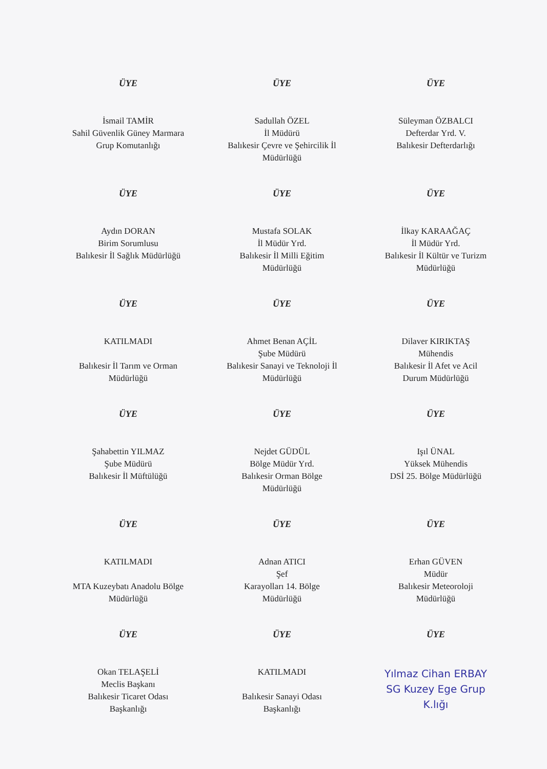ÜYE
İsmail TAMİR
Sahil Güvenlik Güney Marmara
Grup Komutanlığı
ÜYE
Sadullah ÖZEL
İl Müdürü
Balıkesir Çevre ve Şehircilik İl
Müdürlüğü
ÜYE
Süleyman ÖZBALCI
Defterdar Yrd. V.
Balıkesir Defterdarlığı
ÜYE
Aydın DORAN
Birim Sorumlusu
Balıkesir İl Sağlık Müdürlüğü
ÜYE
Mustafa SOLAK
İl Müdür Yrd.
Balıkesir İl Milli Eğitim
Müdürlüğü
ÜYE
İlkay KARAAĞAÇ
İl Müdür Yrd.
Balıkesir İl Kültür ve Turizm
Müdürlüğü
ÜYE
KATILMADI
Balıkesir İl Tarım ve Orman
Müdürlüğü
ÜYE
Ahmet Benan AÇİL
Şube Müdürü
Balıkesir Sanayi ve Teknoloji İl
Müdürlüğü
ÜYE
Dilaver KIRIKTAŞ
Mühendis
Balıkesir İl Afet ve Acil
Durum Müdürlüğü
ÜYE
Şahabettin YILMAZ
Şube Müdürü
Balıkesir İl Müftülüğü
ÜYE
Nejdet GÜDÜL
Bölge Müdür Yrd.
Balıkesir Orman Bölge
Müdürlüğü
ÜYE
Işıl ÜNAL
Yüksek Mühendis
DSİ 25. Bölge Müdürlüğü
ÜYE
KATILMADI
MTA Kuzeybatı Anadolu Bölge
Müdürlüğü
ÜYE
Adnan ATICI
Şef
Karayolları 14. Bölge
Müdürlüğü
ÜYE
Erhan GÜVEN
Müdür
Balıkesir Meteoroloji
Müdürlüğü
ÜYE
Okan TELAŞELİ
Meclis Başkanı
Balıkesir Ticaret Odası
Başkanlığı
ÜYE
KATILMADI
Balıkesir Sanayi Odası
Başkanlığı
ÜYE
Yılmaz Cihan ERBAY
SG Kuzey Ege Grup
K.lığı